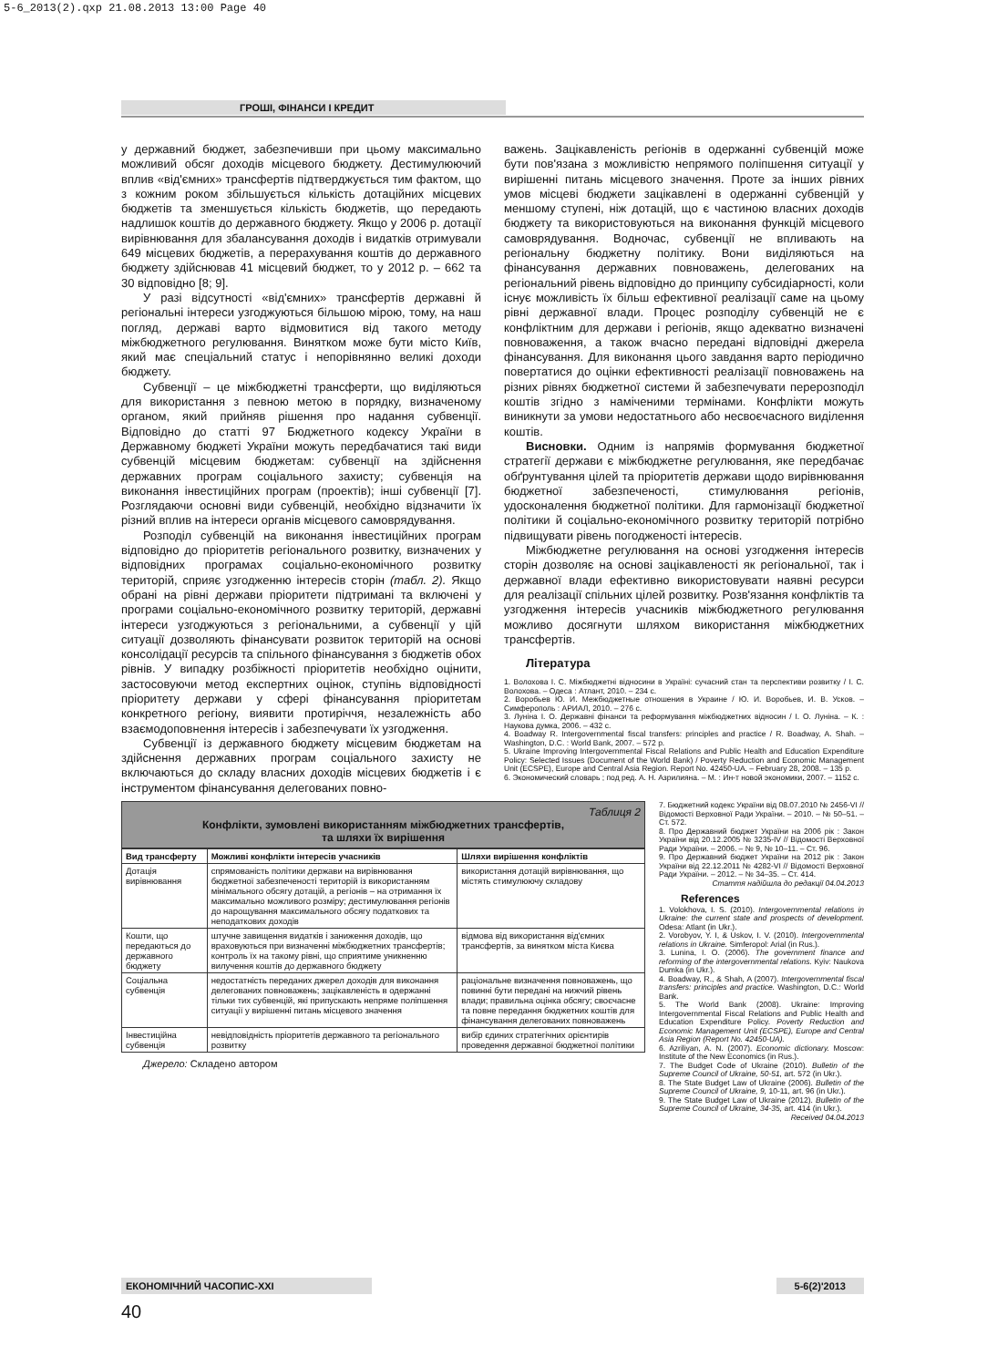5-6_2013(2).qxp 21.08.2013 13:00 Page 40
ГРОШІ, ФІНАНСИ І КРЕДИТ
у державний бюджет, забезпечивши при цьому максимально можливий обсяг доходів місцевого бюджету. Дестимулюючий вплив «від'ємних» трансфертів підтверджується тим фактом, що з кожним роком збільшується кількість дотаційних місцевих бюджетів та зменшується кількість бюджетів, що передають надлишок коштів до державного бюджету. Якщо у 2006 р. дотації вирівнювання для збалансування доходів і видатків отримували 649 місцевих бюджетів, а перерахування коштів до державного бюджету здійснював 41 місцевий бюджет, то у 2012 р. – 662 та 30 відповідно [8; 9].
У разі відсутності «від'ємних» трансфертів державні й регіональні інтереси узгоджуються більшою мірою, тому, на наш погляд, державі варто відмовитися від такого методу міжбюджетного регулювання. Винятком може бути місто Київ, який має спеціальний статус і непорівнянно великі доходи бюджету.
Субвенції – це міжбюджетні трансферти, що виділяються для використання з певною метою в порядку, визначеному органом, який прийняв рішення про надання субвенції. Відповідно до статті 97 Бюджетного кодексу України в Державному бюджеті України можуть передбачатися такі види субвенцій місцевим бюджетам: субвенції на здійснення державних програм соціального захисту; субвенція на виконання інвестиційних програм (проектів); інші субвенції [7]. Розглядаючи основні види субвенцій, необхідно відзначити їх різний вплив на інтереси органів місцевого самоврядування.
Розподіл субвенцій на виконання інвестиційних програм відповідно до пріоритетів регіонального розвитку, визначених у відповідних програмах соціально-економічного розвитку територій, сприяє узгодженню інтересів сторін (табл. 2). Якщо обрані на рівні держави пріоритети підтримані та включені у програми соціально-економічного розвитку територій, державні інтереси узгоджуються з регіональними, а субвенції у цій ситуації дозволяють фінансувати розвиток територій на основі консолідації ресурсів та спільного фінансування з бюджетів обох рівнів. У випадку розбіжності пріоритетів необхідно оцінити, застосовуючи метод експертних оцінок, ступінь відповідності пріоритету держави у сфері фінансування пріоритетам конкретного регіону, виявити протиріччя, незалежність або взаємодоповнення інтересів і забезпечувати їх узгодження.
Субвенції із державного бюджету місцевим бюджетам на здійснення державних програм соціального захисту не включаються до складу власних доходів місцевих бюджетів і є інструментом фінансування делегованих повно-
важень. Зацікавленість регіонів в одержанні субвенцій може бути пов'язана з можливістю непрямого поліпшення ситуації у вирішенні питань місцевого значення. Проте за інших рівних умов місцеві бюджети зацікавлені в одержанні субвенцій у меншому ступені, ніж дотацій, що є частиною власних доходів бюджету та використовуються на виконання функцій місцевого самоврядування. Водночас, субвенції не впливають на регіональну бюджетну політику. Вони виділяються на фінансування державних повноважень, делегованих на регіональний рівень відповідно до принципу субсидіарності, коли існує можливість їх більш ефективної реалізації саме на цьому рівні державної влади. Процес розподілу субвенцій не є конфліктним для держави і регіонів, якщо адекватно визначені повноваження, а також вчасно передані відповідні джерела фінансування. Для виконання цього завдання варто періодично повертатися до оцінки ефективності реалізації повноважень на різних рівнях бюджетної системи й забезпечувати перерозподіл коштів згідно з наміченими термінами. Конфлікти можуть виникнути за умови недостатнього або несвоєчасного виділення коштів.
Висновки. Одним із напрямів формування бюджетної стратегії держави є міжбюджетне регулювання, яке передбачає обґрунтування цілей та пріоритетів держави щодо вирівнювання бюджетної забезпеченості, стимулювання регіонів, удосконалення бюджетної політики. Для гармонізації бюджетної політики й соціально-економічного розвитку територій потрібно підвищувати рівень погодженості інтересів.
Міжбюджетне регулювання на основі узгодження інтересів сторін дозволяє на основі зацікавленості як регіональної, так і державної влади ефективно використовувати наявні ресурси для реалізації спільних цілей розвитку. Розв'язання конфліктів та узгодження інтересів учасників міжбюджетного регулювання можливо досягнути шляхом використання міжбюджетних трансфертів.
Література
1. Волохова І. С. Міжбюджетні відносини в Україні: сучасний стан та перспективи розвитку / І. С. Волохова. – Одеса : Атлант, 2010. – 234 с.
2. Воробьев Ю. И. Межбюджетные отношения в Украине / Ю. И. Воробьев, И. В. Усков. – Симферополь : АРИАЛ, 2010. – 276 с.
3. Луніна І. О. Державні фінанси та реформування міжбюджетних відносин / І. О. Луніна. – К. : Наукова думка, 2006. – 432 с.
4. Boadway R. Intergovernmental fiscal transfers: principles and practice / R. Boadway, A. Shah. – Washington, D.C. : World Bank, 2007. – 572 p.
5. Ukraine Improving Intergovernmental Fiscal Relations and Public Health and Education Expenditure Policy: Selected Issues (Document of the World Bank) / Poverty Reduction and Economic Management Unit (ECSPE), Europe and Central Asia Region. Report No. 42450-UA. – February 28, 2008. – 135 p.
6. Экономический словарь ; под ред. А. Н. Азрилияна. – М. : Ин-т новой экономики, 2007. – 1152 с.
Таблиця 2
Конфлікти, зумовлені використанням міжбюджетних трансфертів,
та шляхи їх вирішення
| Вид трансферту | Можливі конфлікти інтересів учасників | Шляхи вирішення конфліктів |
| --- | --- | --- |
| Дотація вирівнювання | спрямованість політики держави на вирівнювання бюджетної забезпеченості територій із використанням мінімального обсягу дотацій, а регіонів – на отримання їх максимально можливого розміру; дестимулювання регіонів до нарощування максимального обсягу податкових та неподаткових доходів | використання дотацій вирівнювання, що містять стимулюючу складову |
| Кошти, що передаються до державного бюджету | штучне завищення видатків і заниження доходів, що враховуються при визначенні міжбюджетних трансфертів; контроль їх на такому рівні, що сприятиме уникненню вилучення коштів до державного бюджету | відмова від використання від'ємних трансфертів, за винятком міста Києва |
| Соціальна субвенція | недостатність переданих джерел доходів для виконання делегованих повноважень; зацікавленість в одержанні тільки тих субвенцій, які припускають непряме поліпшення ситуації у вирішенні питань місцевого значення | раціональне визначення повноважень, що повинні бути передані на нижчий рівень влади; правильна оцінка обсягу; своєчасне та повне передання бюджетних коштів для фінансування делегованих повноважень |
| Інвестиційна субвенція | невідповідність пріоритетів державного та регіонального розвитку | вибір єдиних стратегічних орієнтирів проведення державної бюджетної політики |
Джерело: Складено автором
7. Бюджетний кодекс України від 08.07.2010 № 2456-VI // Відомості Верховної Ради України. – 2010. – № 50–51. – Ст. 572.
8. Про Державний бюджет України на 2006 рік : Закон України від 20.12.2005 № 3235-IV // Відомості Верховної Ради України. – 2006. – № 9, № 10–11. – Ст. 96.
9. Про Державний бюджет України на 2012 рік : Закон України від 22.12.2011 № 4282-VI // Відомості Верховної Ради України. – 2012. – № 34–35. – Ст. 414.
Стаття надійшла до редакції 04.04.2013
References
1. Volokhova, I. S. (2010). Intergovernmental relations in Ukraine: the current state and prospects of development. Odesa: Atlant (in Ukr.).
2. Vorobyov, Y. I, & Uskov, I. V. (2010). Intergovernmental relations in Ukraine. Simferopol: Arial (in Rus.).
3. Lunina, I. O. (2006). The government finance and reforming of the intergovernmental relations. Kyiv: Naukova Dumka (in Ukr.).
4. Boadway, R., & Shah, A (2007). Intergovernmental fiscal transfers: principles and practice. Washington, D.C.: World Bank.
5. The World Bank (2008). Ukraine: Improving Intergovernmental Fiscal Relations and Public Health and Education Expenditure Policy. Poverty Reduction and Economic Management Unit (ECSPE), Europe and Central Asia Region (Report No. 42450-UA).
6. Azriliyan, A. N. (2007). Economic dictionary. Moscow: Institute of the New Economics (in Rus.).
7. The Budget Code of Ukraine (2010). Bulletin of the Supreme Council of Ukraine, 50-51, art. 572 (in Ukr.).
8. The State Budget Law of Ukraine (2006). Bulletin of the Supreme Council of Ukraine, 9, 10-11, art. 96 (in Ukr.).
9. The State Budget Law of Ukraine (2012). Bulletin of the Supreme Council of Ukraine, 34-35, art. 414 (in Ukr.).
Received 04.04.2013
ЕКОНОМІЧНИЙ ЧАСОПИС-XXI 5-6(2)'2013
40